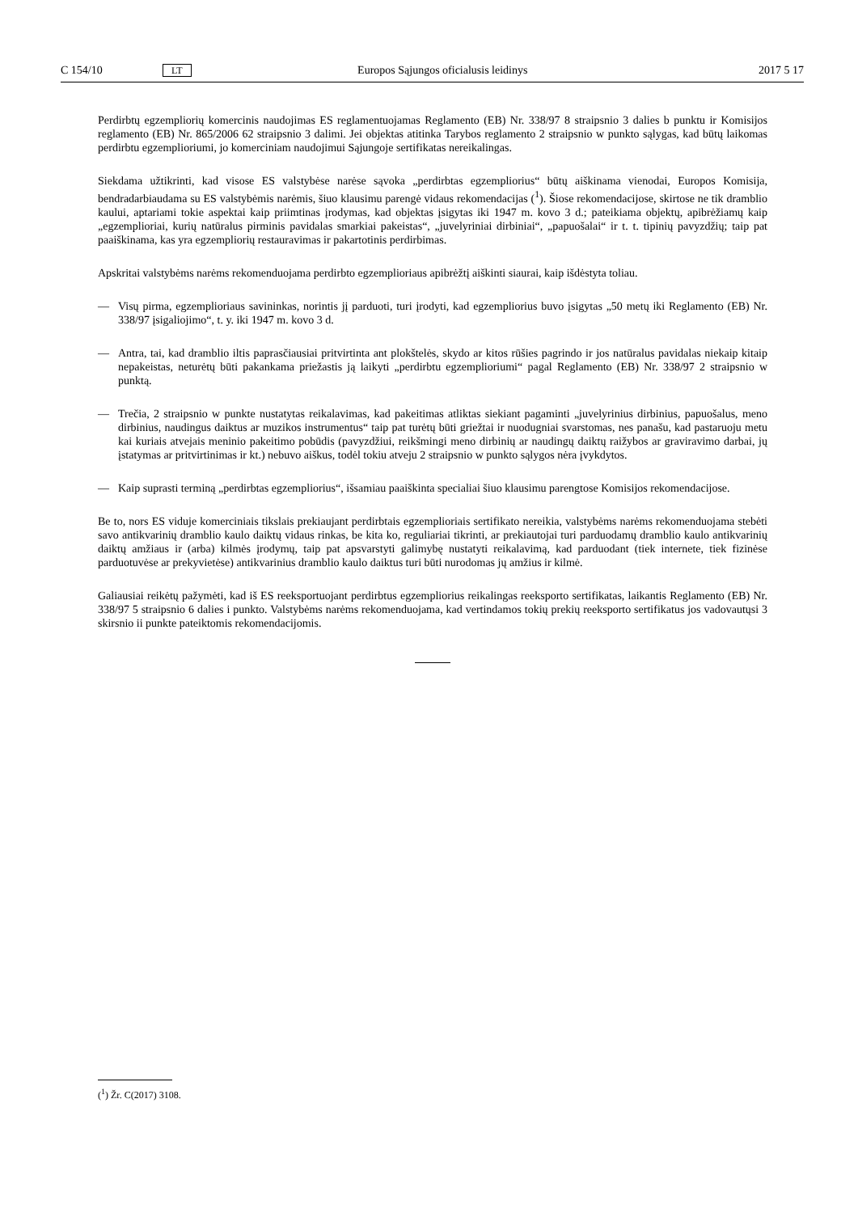C 154/10 LT Europos Sąjungos oficialusis leidinys 2017 5 17
Perdirbtų egzempliorių komercinis naudojimas ES reglamentuojamas Reglamento (EB) Nr. 338/97 8 straipsnio 3 dalies b punktu ir Komisijos reglamento (EB) Nr. 865/2006 62 straipsnio 3 dalimi. Jei objektas atitinka Tarybos reglamento 2 straipsnio w punkto sąlygas, kad būtų laikomas perdirbtu egzemplioriumi, jo komerciniam naudojimui Sąjungoje sertifikatas nereikalingas.
Siekdama užtikrinti, kad visose ES valstybėse narėse sąvoka „perdirbtas egzempliorius“ būtų aiškinama vienodai, Europos Komisija, bendradarbiaudama su ES valstybėmis narėmis, šiuo klausimu parengė vidaus rekomendacijas (<sup>1</sup>). Šiose rekomendacijose, skirtose ne tik dramblio kaului, aptariami tokie aspektai kaip priimtinas įrodymas, kad objektas įsigytas iki 1947 m. kovo 3 d.; pateikiama objektų, apibrėžiamų kaip „egzemplioriai, kurių natūralus pirminis pavidalas smarkiai pakeistas“, „juvelyriniai dirbiniai“, „papuošalai“ ir t. t. tipinių pavyzdžių; taip pat paaiškinama, kas yra egzempliorių restauravimas ir pakartotinis perdirbimas.
Apskritai valstybėms narėms rekomenduojama perdirbto egzemplioriaus apibrėžtį aiškinti siaurai, kaip išdėstyta toliau.
— Visų pirma, egzemplioriaus savininkas, norintis jį parduoti, turi įrodyti, kad egzempliorius buvo įsigytas „50 metų iki Reglamento (EB) Nr. 338/97 įsigaliojimo“, t. y. iki 1947 m. kovo 3 d.
— Antra, tai, kad dramblio iltis paprasčiausiai pritvirtinta ant plokštelės, skydo ar kitos rūšies pagrindo ir jos natūralus pavidalas niekaip kitaip nepakeistas, neturėtų būti pakankama priežastis ją laikyti „perdirbtu egzemplioriumi“ pagal Reglamento (EB) Nr. 338/97 2 straipsnio w punktą.
— Trečia, 2 straipsnio w punkte nustatytas reikalavimas, kad pakeitimas atliktas siekiant pagaminti „juvelyrinius dirbinius, papuošalus, meno dirbinius, naudingus daiktus ar muzikos instrumentus“ taip pat turėtų būti griežtai ir nuodugniai svarstomas, nes panašu, kad pastaruoju metu kai kuriais atvejais meninio pakeitimo pobūdis (pavyzdžiui, reikšmingi meno dirbinių ar naudingų daiktų raižybos ar graviravimo darbai, jų įstatymas ar pritvirtinimas ir kt.) nebuvo aiškus, todėl tokiu atveju 2 straipsnio w punkto sąlygos nėra įvykdytos.
— Kaip suprasti terminą „perdirbtas egzempliorius“, išsamiau paaiškinta specialiai šiuo klausimu parengtose Komisijos rekomendacijose.
Be to, nors ES viduje komerciniais tikslais prekiaujant perdirbtais egzemplioriais sertifikato nereikia, valstybėms narėms rekomenduojama stebėti savo antikvarinių dramblio kaulo daiktų vidaus rinkas, be kita ko, reguliariai tikrinti, ar prekiautojai turi parduodamų dramblio kaulo antikvarinių daiktų amžiaus ir (arba) kilmės įrodymų, taip pat apsvarstyti galimybę nustatyti reikalavimą, kad parduodant (tiek internete, tiek fizinėse parduotuvėse ar prekyvietėse) antikvarinius dramblio kaulo daiktus turi būti nurodomas jų amžius ir kilmė.
Galiausiai reikėtų pažymėti, kad iš ES reeksportuojant perdirbtus egzempliorius reikalingas reeksporto sertifikatas, laikantis Reglamento (EB) Nr. 338/97 5 straipsnio 6 dalies i punkto. Valstybėms narėms rekomenduojama, kad vertindamos tokių prekių reeksporto sertifikatus jos vadovautųsi 3 skirsnio ii punkte pateiktomis rekomendacijomis.
(<sup>1</sup>) Žr. C(2017) 3108.